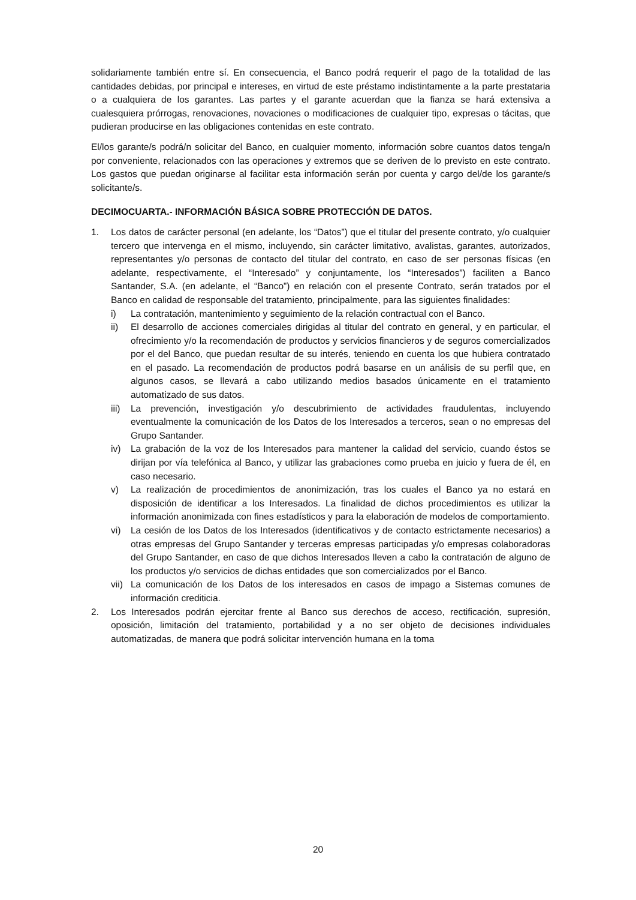solidariamente también entre sí. En consecuencia, el Banco podrá requerir el pago de la totalidad de las cantidades debidas, por principal e intereses, en virtud de este préstamo indistintamente a la parte prestataria o a cualquiera de los garantes. Las partes y el garante acuerdan que la fianza se hará extensiva a cualesquiera prórrogas, renovaciones, novaciones o modificaciones de cualquier tipo, expresas o tácitas, que pudieran producirse en las obligaciones contenidas en este contrato.
El/los garante/s podrá/n solicitar del Banco, en cualquier momento, información sobre cuantos datos tenga/n por conveniente, relacionados con las operaciones y extremos que se deriven de lo previsto en este contrato. Los gastos que puedan originarse al facilitar esta información serán por cuenta y cargo del/de los garante/s solicitante/s.
DECIMOCUARTA.- INFORMACIÓN BÁSICA SOBRE PROTECCIÓN DE DATOS.
1. Los datos de carácter personal (en adelante, los “Datos”) que el titular del presente contrato, y/o cualquier tercero que intervenga en el mismo, incluyendo, sin carácter limitativo, avalistas, garantes, autorizados, representantes y/o personas de contacto del titular del contrato, en caso de ser personas físicas (en adelante, respectivamente, el “Interesado” y conjuntamente, los “Interesados”) faciliten a Banco Santander, S.A. (en adelante, el “Banco”) en relación con el presente Contrato, serán tratados por el Banco en calidad de responsable del tratamiento, principalmente, para las siguientes finalidades:
i) La contratación, mantenimiento y seguimiento de la relación contractual con el Banco.
ii) El desarrollo de acciones comerciales dirigidas al titular del contrato en general, y en particular, el ofrecimiento y/o la recomendación de productos y servicios financieros y de seguros comercializados por el del Banco, que puedan resultar de su interés, teniendo en cuenta los que hubiera contratado en el pasado. La recomendación de productos podrá basarse en un análisis de su perfil que, en algunos casos, se llevará a cabo utilizando medios basados únicamente en el tratamiento automatizado de sus datos.
iii)
La prevención, investigación y/o descubrimiento de actividades fraudulentas, incluyendo eventualmente la comunicación de los Datos de los Interesados a terceros, sean o no empresas del Grupo Santander.
iv) La grabación de la voz de los Interesados para mantener la calidad del servicio, cuando éstos se dirijan por vía telefónica al Banco, y utilizar las grabaciones como prueba en juicio y fuera de él, en caso necesario.
v) La realización de procedimientos de anonimización, tras los cuales el Banco ya no estará en disposición de identificar a los Interesados. La finalidad de dichos procedimientos es utilizar la información anonimizada con fines estadísticos y para la elaboración de modelos de comportamiento.
vi) La cesión de los Datos de los Interesados (identificativos y de contacto estrictamente necesarios) a otras empresas del Grupo Santander y terceras empresas participadas y/o empresas colaboradoras del Grupo Santander, en caso de que dichos Interesados lleven a cabo la contratación de alguno de los productos y/o servicios de dichas entidades que son comercializados por el Banco.
vii)
La comunicación de los Datos de los interesados en casos de impago a Sistemas comunes de información crediticia.
2. Los Interesados podrán ejercitar frente al Banco sus derechos de acceso, rectificación, supresión, oposición, limitación del tratamiento, portabilidad y a no ser objeto de decisiones individuales automatizadas, de manera que podrá solicitar intervención humana en la toma
20